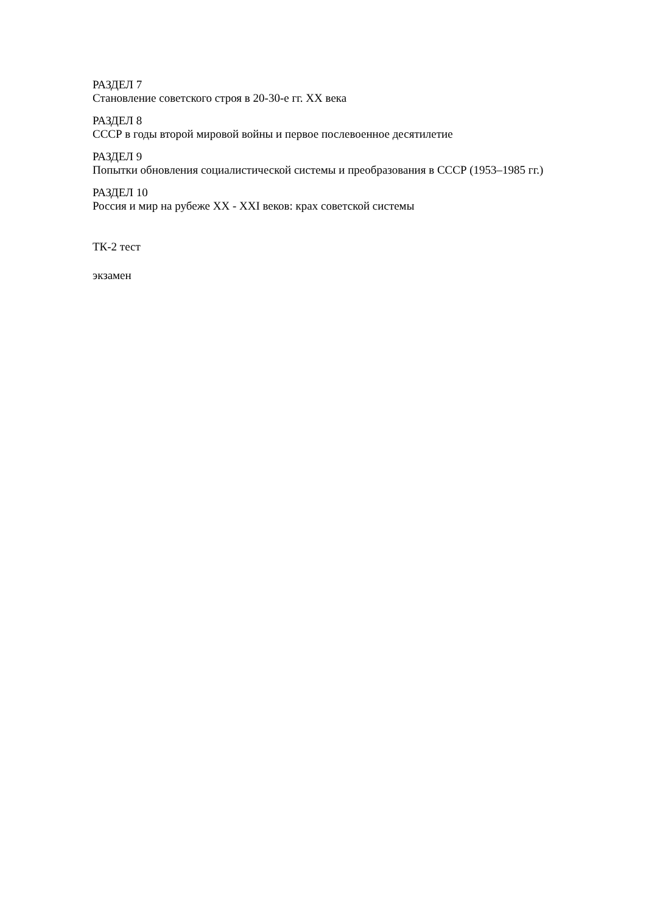РАЗДЕЛ 7
Становление советского строя в 20-30-е гг. XX века
РАЗДЕЛ 8
СССР в годы второй мировой войны и первое послевоенное десятилетие
РАЗДЕЛ 9
Попытки обновления социалистической системы и преобразования в СССР (1953–1985 гг.)
РАЗДЕЛ 10
Россия и мир на рубеже XX - XXI веков: крах советской системы
ТК-2 тест
экзамен